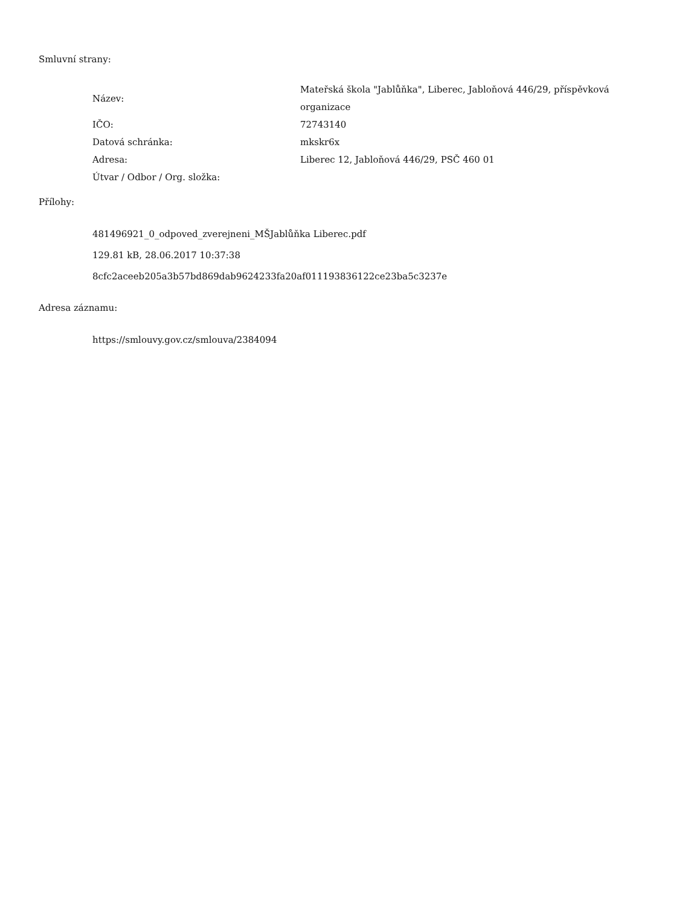Smluvní strany:
| Název: | Mateřská škola "Jablůňka", Liberec, Jabloňová 446/29, příspěvková organizace |
| IČO: | 72743140 |
| Datová schránka: | mkskr6x |
| Adresa: | Liberec 12, Jabloňová 446/29, PSČ 460 01 |
| Útvar / Odbor / Org. složka: | |
Přílohy:
481496921_0_odpoved_zverejneni_MŠJablůňka Liberec.pdf
129.81 kB, 28.06.2017 10:37:38
8cfc2aceeb205a3b57bd869dab9624233fa20af011193836122ce23ba5c3237e
Adresa záznamu:
https://smlouvy.gov.cz/smlouva/2384094